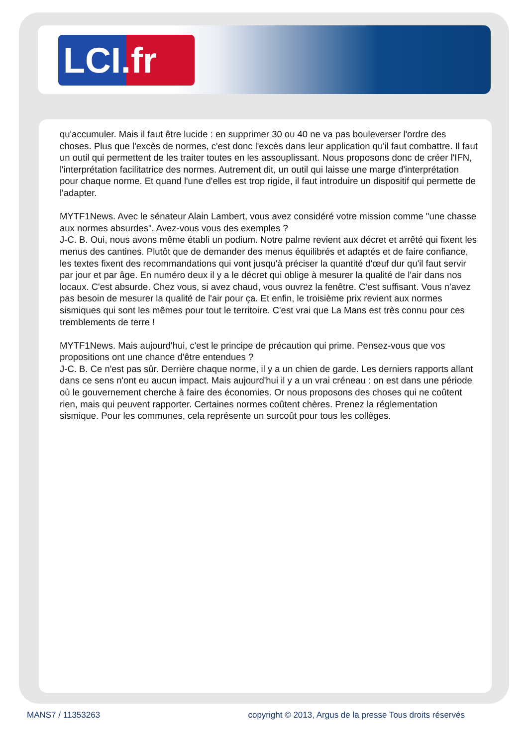LCI.fr
qu'accumuler. Mais il faut être lucide : en supprimer 30 ou 40 ne va pas bouleverser l'ordre des choses. Plus que l'excès de normes, c'est donc l'excès dans leur application qu'il faut combattre. Il faut un outil qui permettent de les traiter toutes en les assouplissant. Nous proposons donc de créer l'IFN, l'interprétation facilitatrice des normes. Autrement dit, un outil qui laisse une marge d'interprétation pour chaque norme. Et quand l'une d'elles est trop rigide, il faut introduire un dispositif qui permette de l'adapter.
MYTF1News. Avec le sénateur Alain Lambert, vous avez considéré votre mission comme "une chasse aux normes absurdes". Avez-vous vous des exemples ?
J-C. B. Oui, nous avons même établi un podium. Notre palme revient aux décret et arrêté qui fixent les menus des cantines. Plutôt que de demander des menus équilibrés et adaptés et de faire confiance, les textes fixent des recommandations qui vont jusqu'à préciser la quantité d'œuf dur qu'il faut servir par jour et par âge. En numéro deux il y a le décret qui oblige à mesurer la qualité de l'air dans nos locaux. C'est absurde. Chez vous, si avez chaud, vous ouvrez la fenêtre. C'est suffisant. Vous n'avez pas besoin de mesurer la qualité de l'air pour ça. Et enfin, le troisième prix revient aux normes sismiques qui sont les mêmes pour tout le territoire. C'est vrai que La Mans est très connu pour ces tremblements de terre !
MYTF1News. Mais aujourd'hui, c'est le principe de précaution qui prime. Pensez-vous que vos propositions ont une chance d'être entendues ?
J-C. B. Ce n'est pas sûr. Derrière chaque norme, il y a un chien de garde. Les derniers rapports allant dans ce sens n'ont eu aucun impact. Mais aujourd'hui il y a un vrai créneau : on est dans une période où le gouvernement cherche à faire des économies. Or nous proposons des choses qui ne coûtent rien, mais qui peuvent rapporter. Certaines normes coûtent chères. Prenez la réglementation sismique. Pour les communes, cela représente un surcoût pour tous les collèges.
MANS7 / 11353263 copyright © 2013, Argus de la presse Tous droits réservés